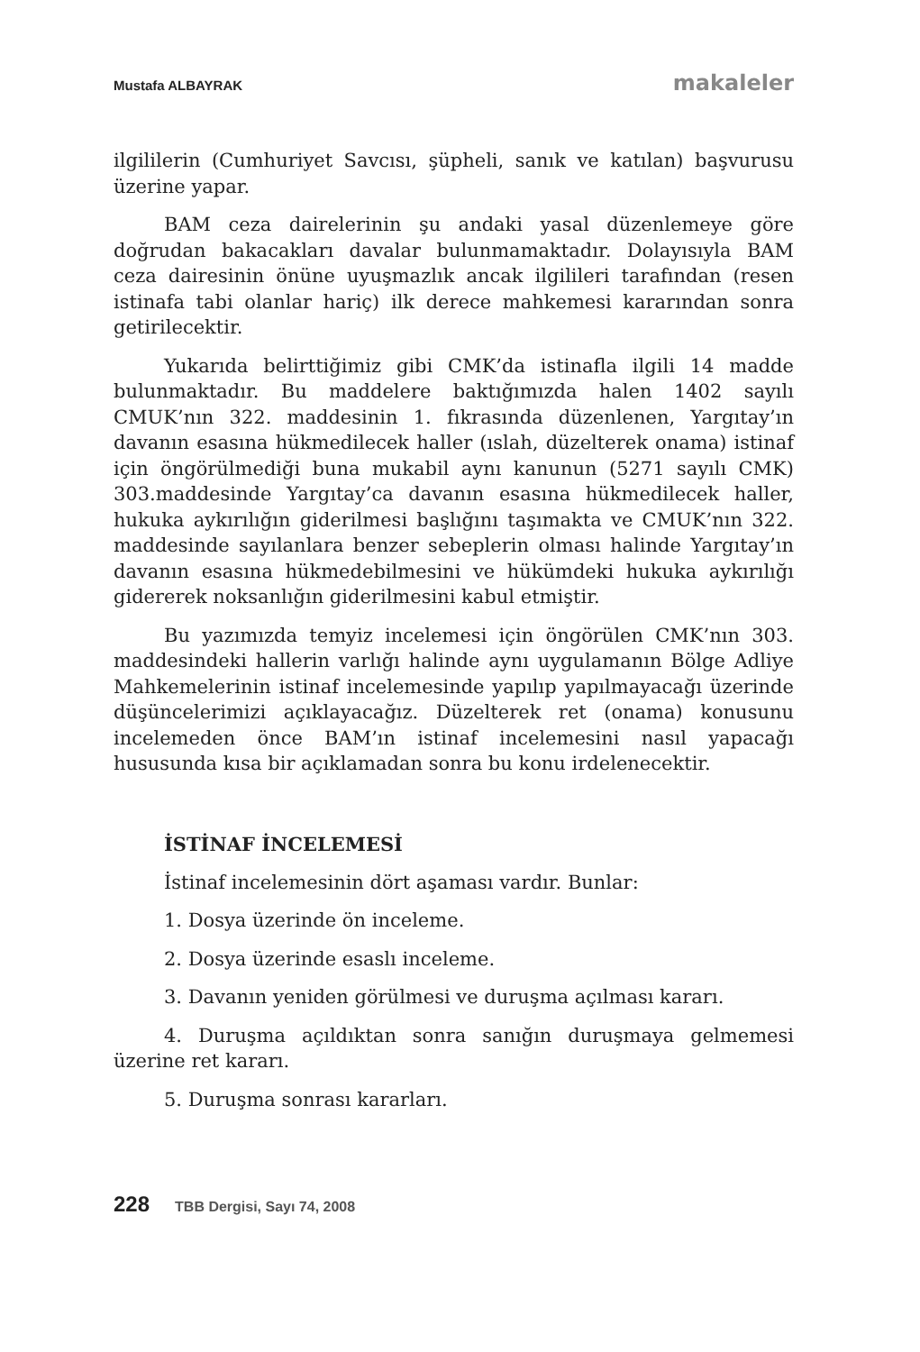Mustafa ALBAYRAK makaleler
ilgililerin (Cumhuriyet Savcısı, şüpheli, sanık ve katılan) başvurusu üzerine yapar.
BAM ceza dairelerinin şu andaki yasal düzenlemeye göre doğrudan bakacakları davalar bulunmamaktadır. Dolayısıyla BAM ceza dairesinin önüne uyuşmazlık ancak ilgilileri tarafından (resen istinafa tabi olanlar hariç) ilk derece mahkemesi kararından sonra getirilecektir.
Yukarıda belirttiğimiz gibi CMK’da istinafla ilgili 14 madde bulunmaktadır. Bu maddelere baktığımızda halen 1402 sayılı CMUK’nın 322. maddesinin 1. fıkrasında düzenlenen, Yargıtay’ın davanın esasına hükmedilecek haller (ıslah, düzelterek onama) istinaf için öngörülmediği buna mukabil aynı kanunun (5271 sayılı CMK) 303.maddesinde Yargıtay’ca davanın esasına hükmedilecek haller, hukuka aykırılığın giderilmesi başlığını taşımakta ve CMUK’nın 322. maddesinde sayılanlara benzer sebeplerin olması halinde Yargıtay’ın davanın esasına hükmedebilmesini ve hükümdeki hukuka aykırılığı gidererek noksanlığın giderilmesini kabul etmiştir.
Bu yazımızda temyiz incelemesi için öngörülen CMK’nın 303. maddesindeki hallerin varlığı halinde aynı uygulamanın Bölge Adliye Mahkemelerinin istinaf incelemesinde yapılıp yapılmayacağı üzerinde düşüncelerimizi açıklayacağız. Düzelterek ret (onama) konusunu incelemeden önce BAM’ın istinaf incelemesini nasıl yapacağı hususunda kısa bir açıklamadan sonra bu konu irdelenecektir.
İSTİNAF İNCELEMESİ
İstinaf incelemesinin dört aşaması vardır. Bunlar:
1. Dosya üzerinde ön inceleme.
2. Dosya üzerinde esaslı inceleme.
3. Davanın yeniden görülmesi ve duruşma açılması kararı.
4. Duruşma açıldıktan sonra sanığın duruşmaya gelmemesi üzerine ret kararı.
5. Duruşma sonrası kararları.
228 TBB Dergisi, Sayı 74, 2008